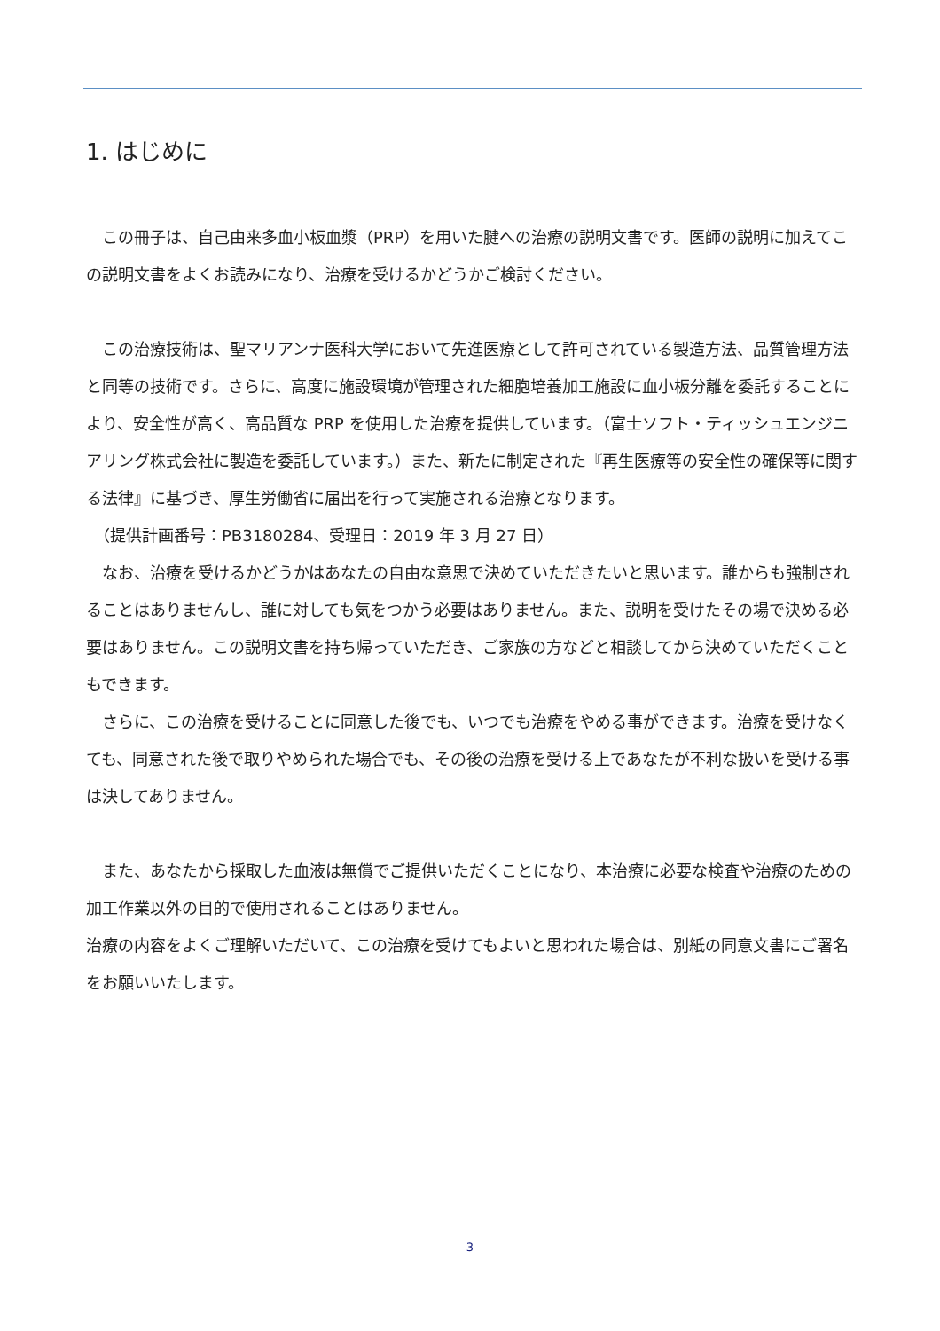1. はじめに
　この冊子は、自己由来多血小板血漿（PRP）を用いた腱への治療の説明文書です。医師の説明に加えてこの説明文書をよくお読みになり、治療を受けるかどうかご検討ください。
　この治療技術は、聖マリアンナ医科大学において先進医療として許可されている製造方法、品質管理方法と同等の技術です。さらに、高度に施設環境が管理された細胞培養加工施設に血小板分離を委託することにより、安全性が高く、高品質な PRP を使用した治療を提供しています。（富士ソフト・ティッシュエンジニアリング株式会社に製造を委託しています。）また、新たに制定された『再生医療等の安全性の確保等に関する法律』に基づき、厚生労働省に届出を行って実施される治療となります。
　（提供計画番号：PB3180284、受理日：2019 年 3 月 27 日）
　なお、治療を受けるかどうかはあなたの自由な意思で決めていただきたいと思います。誰からも強制されることはありませんし、誰に対しても気をつかう必要はありません。また、説明を受けたその場で決める必要はありません。この説明文書を持ち帰っていただき、ご家族の方などと相談してから決めていただくこともできます。
　さらに、この治療を受けることに同意した後でも、いつでも治療をやめる事ができます。治療を受けなくても、同意された後で取りやめられた場合でも、その後の治療を受ける上であなたが不利な扱いを受ける事は決してありません。
　また、あなたから採取した血液は無償でご提供いただくことになり、本治療に必要な検査や治療のための加工作業以外の目的で使用されることはありません。
治療の内容をよくご理解いただいて、この治療を受けてもよいと思われた場合は、別紙の同意文書にご署名をお願いいたします。
3